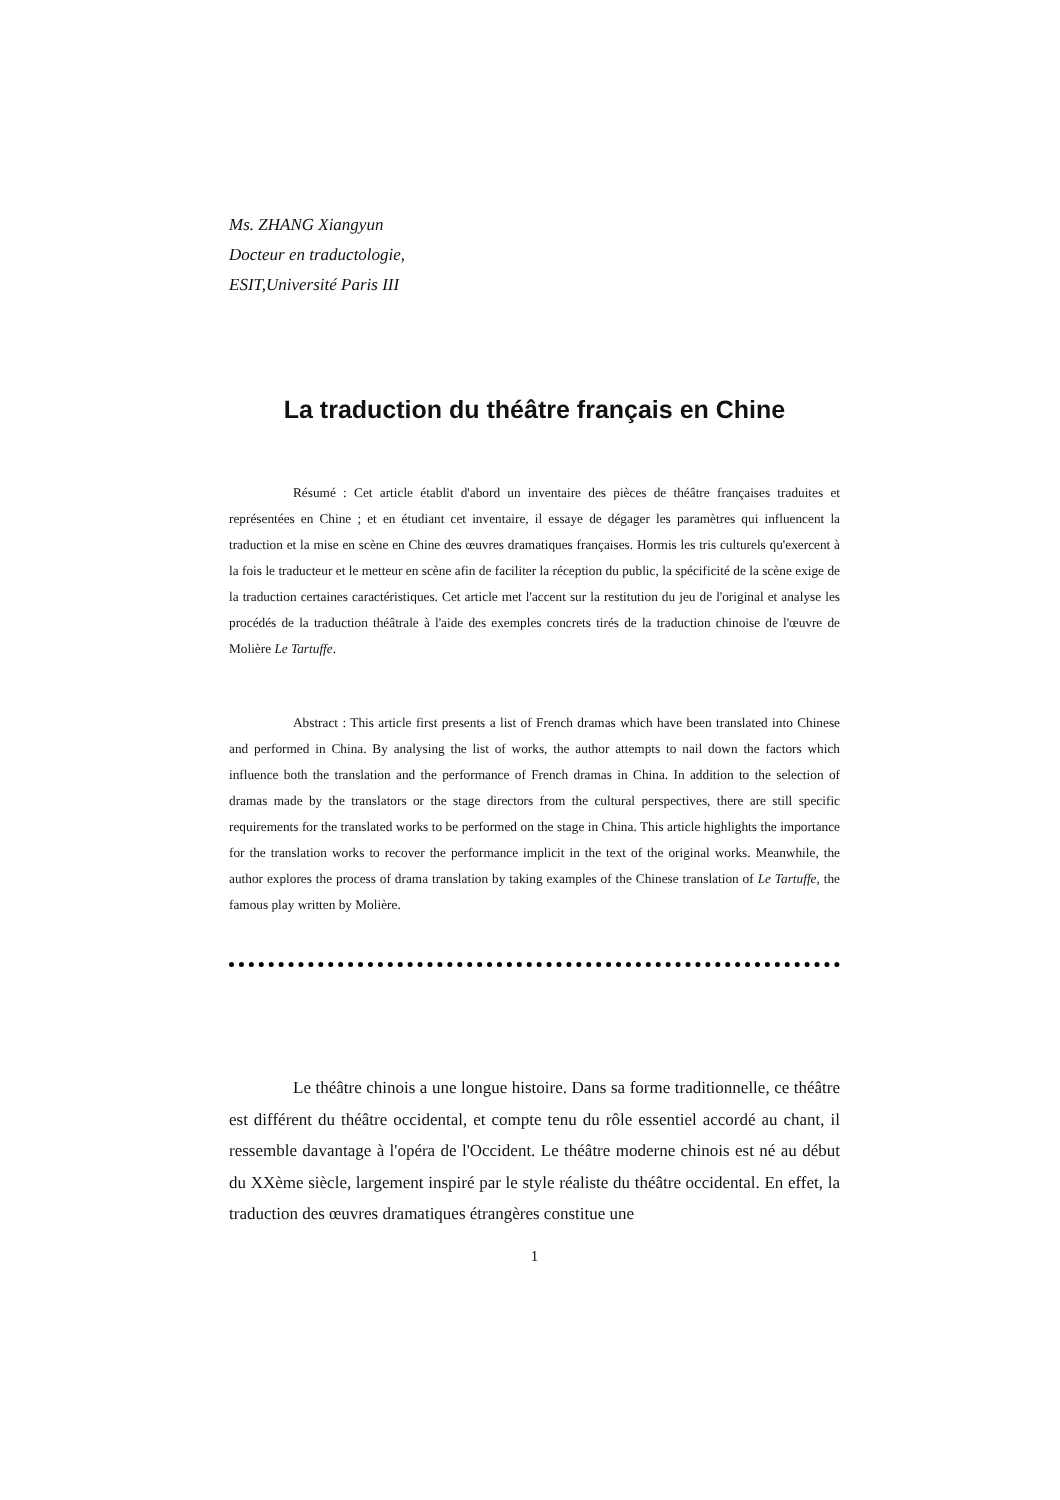Ms. ZHANG Xiangyun
Docteur en traductologie,
ESIT,Université Paris III
La traduction du théâtre français en Chine
Résumé : Cet article établit d'abord un inventaire des pièces de théâtre françaises traduites et représentées en Chine ; et en étudiant cet inventaire, il essaye de dégager les paramètres qui influencent la traduction et la mise en scène en Chine des œuvres dramatiques françaises. Hormis les tris culturels qu'exercent à la fois le traducteur et le metteur en scène afin de faciliter la réception du public, la spécificité de la scène exige de la traduction certaines caractéristiques. Cet article met l'accent sur la restitution du jeu de l'original et analyse les procédés de la traduction théâtrale à l'aide des exemples concrets tirés de la traduction chinoise de l'œuvre de Molière Le Tartuffe.
Abstract : This article first presents a list of French dramas which have been translated into Chinese and performed in China. By analysing the list of works, the author attempts to nail down the factors which influence both the translation and the performance of French dramas in China. In addition to the selection of dramas made by the translators or the stage directors from the cultural perspectives, there are still specific requirements for the translated works to be performed on the stage in China. This article highlights the importance for the translation works to recover the performance implicit in the text of the original works. Meanwhile, the author explores the process of drama translation by taking examples of the Chinese translation of Le Tartuffe, the famous play written by Molière.
Le théâtre chinois a une longue histoire. Dans sa forme traditionnelle, ce théâtre est différent du théâtre occidental, et compte tenu du rôle essentiel accordé au chant, il ressemble davantage à l'opéra de l'Occident. Le théâtre moderne chinois est né au début du XXème siècle, largement inspiré par le style réaliste du théâtre occidental. En effet, la traduction des œuvres dramatiques étrangères constitue une
1